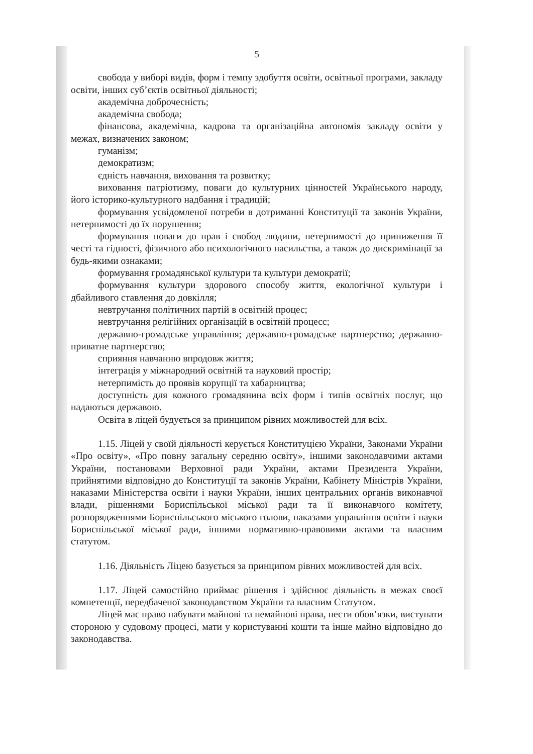5
свобода у виборі видів, форм і темпу здобуття освіти, освітньої програми, закладу освіти, інших суб’єктів освітньої діяльності;
академічна доброчесність;
академічна свобода;
фінансова, академічна, кадрова та організаційна автономія закладу освіти у межах, визначених законом;
гуманізм;
демократизм;
єдність навчання, виховання та розвитку;
виховання патріотизму, поваги до культурних цінностей Українського народу, його історико-культурного надбання і традицій;
формування усвідомленої потреби в дотриманні Конституції та законів України, нетерпимості до їх порушення;
формування поваги до прав і свобод людини, нетерпимості до приниження її честі та гідності, фізичного або психологічного насильства, а також до дискримінації за будь-якими ознаками;
формування громадянської культури та культури демократії;
формування культури здорового способу життя, екологічної культури і дбайливого ставлення до довкілля;
невтручання політичних партій в освітній процес;
невтручання релігійних організацій в освітній процесс;
державно-громадське управління; державно-громадське партнерство; державно-приватне партнерство;
сприяння навчанню впродовж життя;
інтеграція у міжнародний освітній та науковий простір;
нетерпимість до проявів корупції та хабарництва;
доступність для кожного громадянина всіх форм і типів освітніх послуг, що надаються державою.
Освіта в ліцей будується за принципом рівних можливостей для всіх.
1.15. Ліцей у своїй діяльності керується Конституцією України, Законами України «Про освіту», «Про повну загальну середню освіту», іншими законодавчими актами України, постановами Верховної ради України, актами Президента України, прийнятими відповідно до Конституції та законів України, Кабінету Міністрів України, наказами Міністерства освіти і науки України, інших центральних органів виконавчої влади, рішеннями Бориспільської міської ради та її виконавчого комітету, розпорядженнями Бориспільського міського голови, наказами управління освіти і науки Бориспільської міської ради, іншими нормативно-правовими актами та власним статутом.
1.16. Діяльність Ліцею базується за принципом рівних можливостей для всіх.
1.17. Ліцей самостійно приймає рішення і здійснює діяльність в межах своєї компетенції, передбаченої законодавством України та власним Статутом.
Ліцей має право набувати майнові та немайнові права, нести обов’язки, виступати стороною у судовому процесі, мати у користуванні кошти та інше майно відповідно до законодавства.